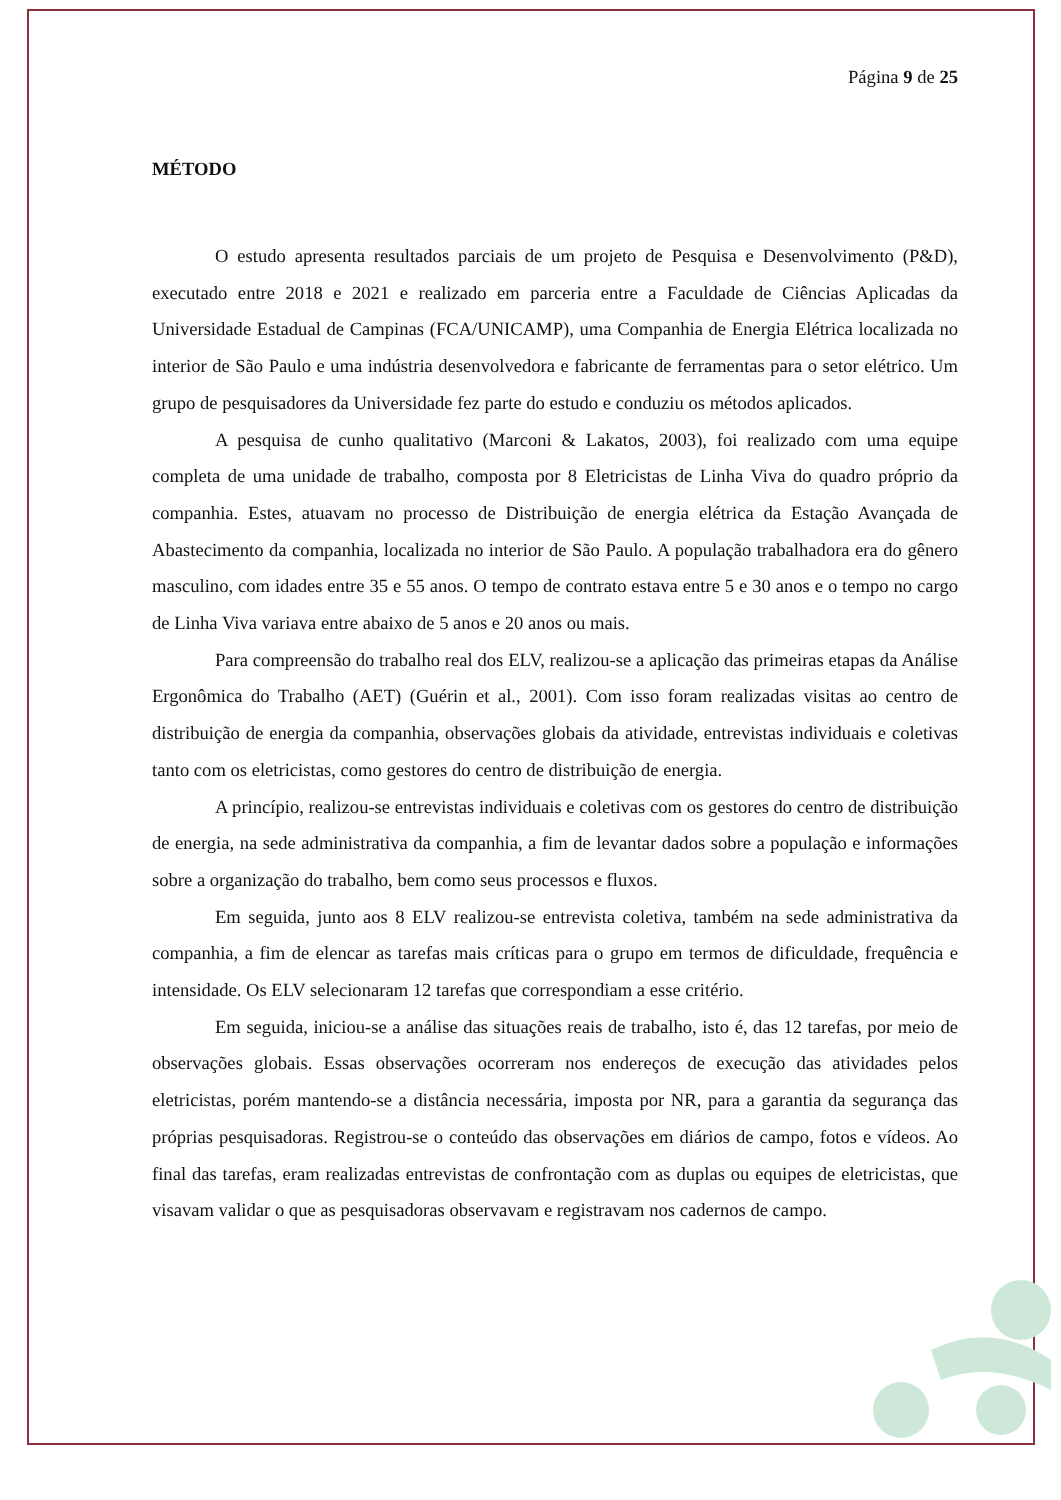Página 9 de 25
MÉTODO
O estudo apresenta resultados parciais de um projeto de Pesquisa e Desenvolvimento (P&D), executado entre 2018 e 2021 e realizado em parceria entre a Faculdade de Ciências Aplicadas da Universidade Estadual de Campinas (FCA/UNICAMP), uma Companhia de Energia Elétrica localizada no interior de São Paulo e uma indústria desenvolvedora e fabricante de ferramentas para o setor elétrico. Um grupo de pesquisadores da Universidade fez parte do estudo e conduziu os métodos aplicados.
A pesquisa de cunho qualitativo (Marconi & Lakatos, 2003), foi realizado com uma equipe completa de uma unidade de trabalho, composta por 8 Eletricistas de Linha Viva do quadro próprio da companhia. Estes, atuavam no processo de Distribuição de energia elétrica da Estação Avançada de Abastecimento da companhia, localizada no interior de São Paulo. A população trabalhadora era do gênero masculino, com idades entre 35 e 55 anos. O tempo de contrato estava entre 5 e 30 anos e o tempo no cargo de Linha Viva variava entre abaixo de 5 anos e 20 anos ou mais.
Para compreensão do trabalho real dos ELV, realizou-se a aplicação das primeiras etapas da Análise Ergonômica do Trabalho (AET) (Guérin et al., 2001). Com isso foram realizadas visitas ao centro de distribuição de energia da companhia, observações globais da atividade, entrevistas individuais e coletivas tanto com os eletricistas, como gestores do centro de distribuição de energia.
A princípio, realizou-se entrevistas individuais e coletivas com os gestores do centro de distribuição de energia, na sede administrativa da companhia, a fim de levantar dados sobre a população e informações sobre a organização do trabalho, bem como seus processos e fluxos.
Em seguida, junto aos 8 ELV realizou-se entrevista coletiva, também na sede administrativa da companhia, a fim de elencar as tarefas mais críticas para o grupo em termos de dificuldade, frequência e intensidade. Os ELV selecionaram 12 tarefas que correspondiam a esse critério.
Em seguida, iniciou-se a análise das situações reais de trabalho, isto é, das 12 tarefas, por meio de observações globais. Essas observações ocorreram nos endereços de execução das atividades pelos eletricistas, porém mantendo-se a distância necessária, imposta por NR, para a garantia da segurança das próprias pesquisadoras. Registrou-se o conteúdo das observações em diários de campo, fotos e vídeos. Ao final das tarefas, eram realizadas entrevistas de confrontação com as duplas ou equipes de eletricistas, que visavam validar o que as pesquisadoras observavam e registravam nos cadernos de campo.